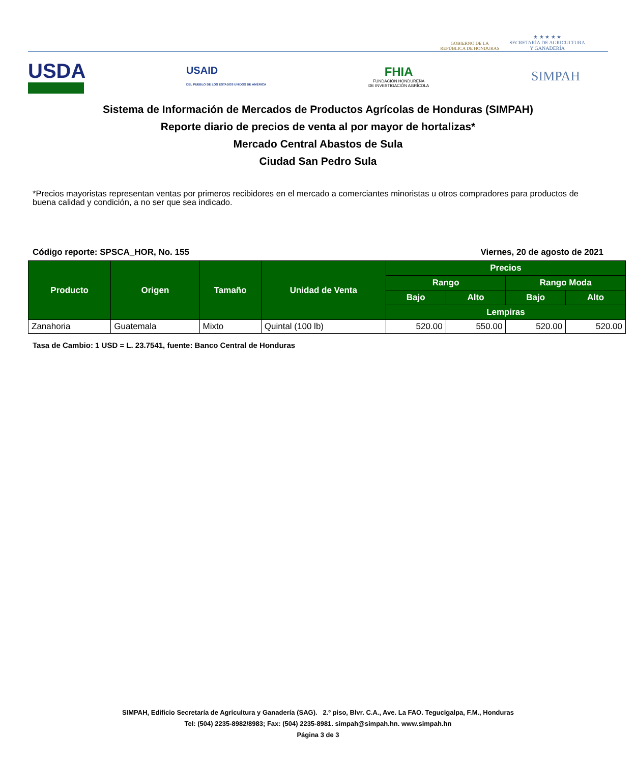GOBIERNO DE LA
REPÚBLICA DE HONDURAS
★ ★ ★ ★ ★
SECRETARÍA DE AGRICULTURA
Y GANADERÍA
USDA
USAID
DEL PUEBLO DE LOS ESTADOS UNIDOS DE AMÉRICA
FHIA
FUNDACIÓN HONDUREÑA
DE INVESTIGACIÓN AGRÍCOLA
SIMPAH
Sistema de Información de Mercados de Productos Agrícolas de Honduras (SIMPAH)
Reporte diario de precios de venta al por mayor de hortalizas*
Mercado Central Abastos de Sula
Ciudad San Pedro Sula
*Precios mayoristas representan ventas por primeros recibidores en el mercado a comerciantes minoristas u otros compradores para productos de buena calidad y condición, a no ser que sea indicado.
Código reporte: SPSCA_HOR, No. 155 Viernes, 20 de agosto de 2021
| Producto | Origen | Tamaño | Unidad de Venta | Precios | | | |
| --- | --- | --- | --- | --- | --- | --- | --- |
| | | | | Rango | | Rango Moda | |
| | | | | Bajo | Alto | Bajo | Alto |
| | | | | Lempiras | | | |
| Zanahoria | Guatemala | Mixto | Quintal (100 lb) | 520.00 | 550.00 | 520.00 | 520.00 |
Tasa de Cambio: 1 USD = L. 23.7541, fuente: Banco Central de Honduras
SIMPAH, Edificio Secretaría de Agricultura y Ganadería (SAG). 2.º piso, Blvr. C.A., Ave. La FAO. Tegucigalpa, F.M., Honduras
Tel: (504) 2235-8982/8983; Fax: (504) 2235-8981. simpah@simpah.hn. www.simpah.hn
Página 3 de 3